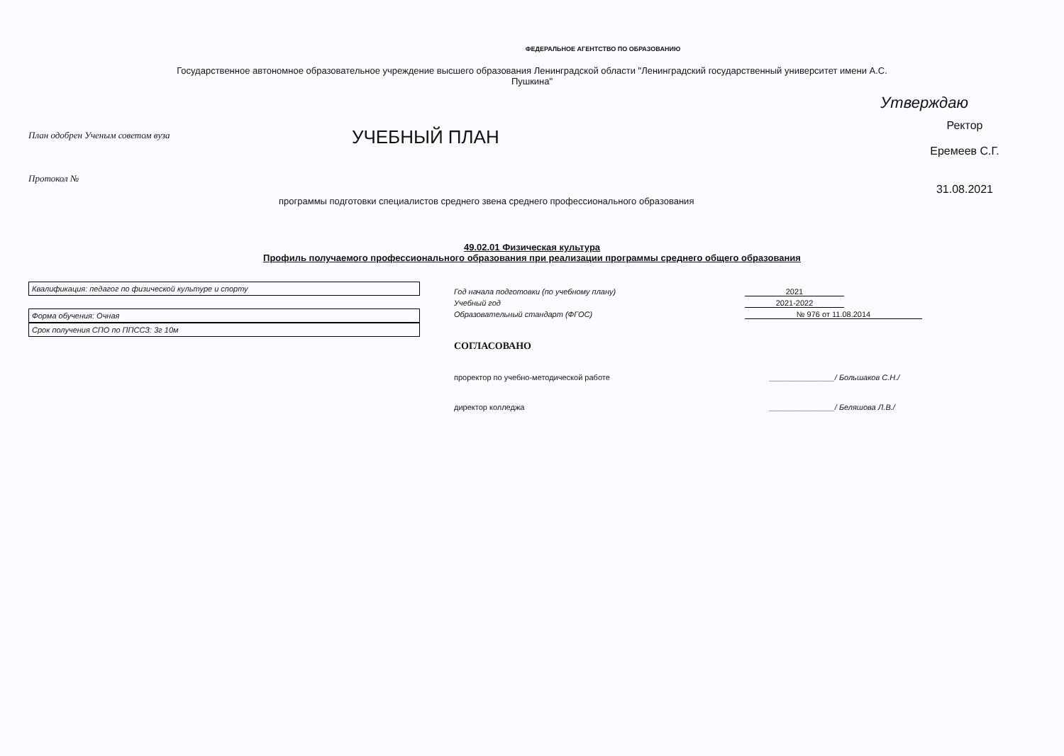ФЕДЕРАЛЬНОЕ АГЕНТСТВО ПО ОБРАЗОВАНИЮ
Государственное автономное образовательное учреждение высшего образования Ленинградской области "Ленинградский государственный университет имени А.С.
Пушкина"
Утверждаю
План одобрен Ученым советом вуза
Протокол №
УЧЕБНЫЙ ПЛАН
Ректор
Еремеев С.Г.
31.08.2021
программы подготовки специалистов среднего звена среднего профессионального образования
49.02.01 Физическая культура
Профиль получаемого профессионального образования при реализации программы среднего общего образования
Квалификация: педагог по физической культуре и спорту
Форма обучения: Очная
Срок получения СПО по ППССЗ: 3г 10м
Год начала подготовки (по учебному плану) 2021
Учебный год 2021-2022
Образовательный стандарт (ФГОС) № 976 от 11.08.2014
СОГЛАСОВАНО
проректор по учебно-методической работе _______________/ Большаков С.Н./
директор колледжа _______________/ Беляшова Л.В./